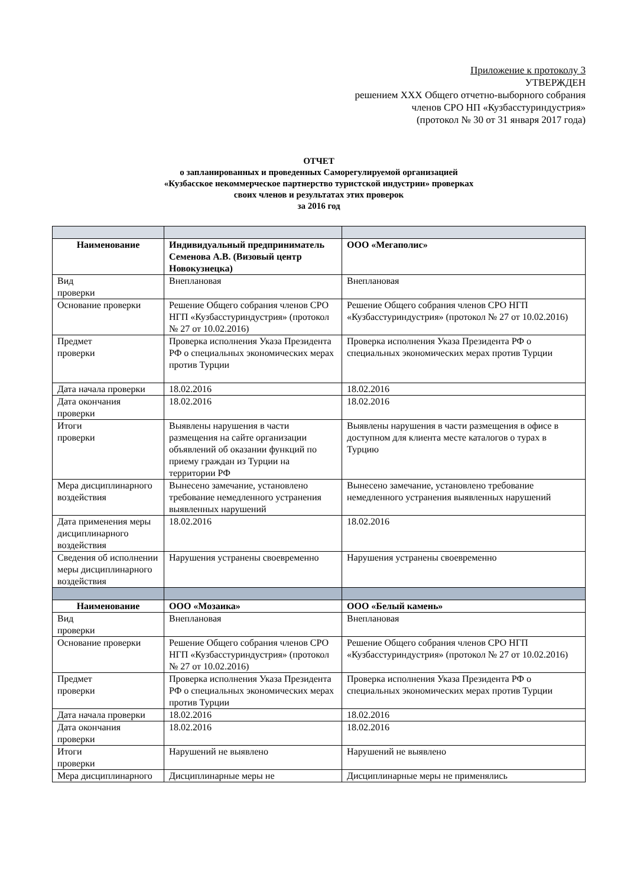Приложение к протоколу 3
УТВЕРЖДЕН
решением XXX Общего отчетно-выборного собрания
членов СРО НП «Кузбасстуриндустрия»
(протокол № 30 от 31 января 2017 года)
ОТЧЕТ
о запланированных и проведенных Саморегулируемой организацией
«Кузбасское некоммерческое партнерство туристской индустрии» проверках
своих членов и результатах этих проверок
за 2016 год
| Наименование | Индивидуальный предприниматель Семенова А.В. (Визовый центр Новокузнецка) | ООО «Мегаполис» |
| Вид проверки | Внеплановая | Внеплановая |
| Основание проверки | Решение Общего собрания членов СРО НГП «Кузбасстуриндустрия» (протокол № 27 от 10.02.2016) | Решение Общего собрания членов СРО НГП «Кузбасстуриндустрия» (протокол № 27 от 10.02.2016) |
| Предмет проверки | Проверка исполнения Указа Президента РФ о специальных экономических мерах против Турции | Проверка исполнения Указа Президента РФ о специальных экономических мерах против Турции |
| Дата начала проверки | 18.02.2016 | 18.02.2016 |
| Дата окончания проверки | 18.02.2016 | 18.02.2016 |
| Итоги проверки | Выявлены нарушения в части размещения на сайте организации объявлений об оказании функций по приему граждан из Турции на территории РФ | Выявлены нарушения в части размещения в офисе в доступном для клиента месте каталогов о турах в Турцию |
| Мера дисциплинарного воздействия | Вынесено замечание, установлено требование немедленного устранения выявленных нарушений | Вынесено замечание, установлено требование немедленного устранения выявленных нарушений |
| Дата применения меры дисциплинарного воздействия | 18.02.2016 | 18.02.2016 |
| Сведения об исполнении меры дисциплинарного воздействия | Нарушения устранены своевременно | Нарушения устранены своевременно |
| Наименование | ООО «Мозаика» | ООО «Белый камень» |
| Вид проверки | Внеплановая | Внеплановая |
| Основание проверки | Решение Общего собрания членов СРО НГП «Кузбасстуриндустрия» (протокол № 27 от 10.02.2016) | Решение Общего собрания членов СРО НГП «Кузбасстуриндустрия» (протокол № 27 от 10.02.2016) |
| Предмет проверки | Проверка исполнения Указа Президента РФ о специальных экономических мерах против Турции | Проверка исполнения Указа Президента РФ о специальных экономических мерах против Турции |
| Дата начала проверки | 18.02.2016 | 18.02.2016 |
| Дата окончания проверки | 18.02.2016 | 18.02.2016 |
| Итоги проверки | Нарушений не выявлено | Нарушений не выявлено |
| Мера дисциплинарного | Дисциплинарные меры не | Дисциплинарные меры не применялись |